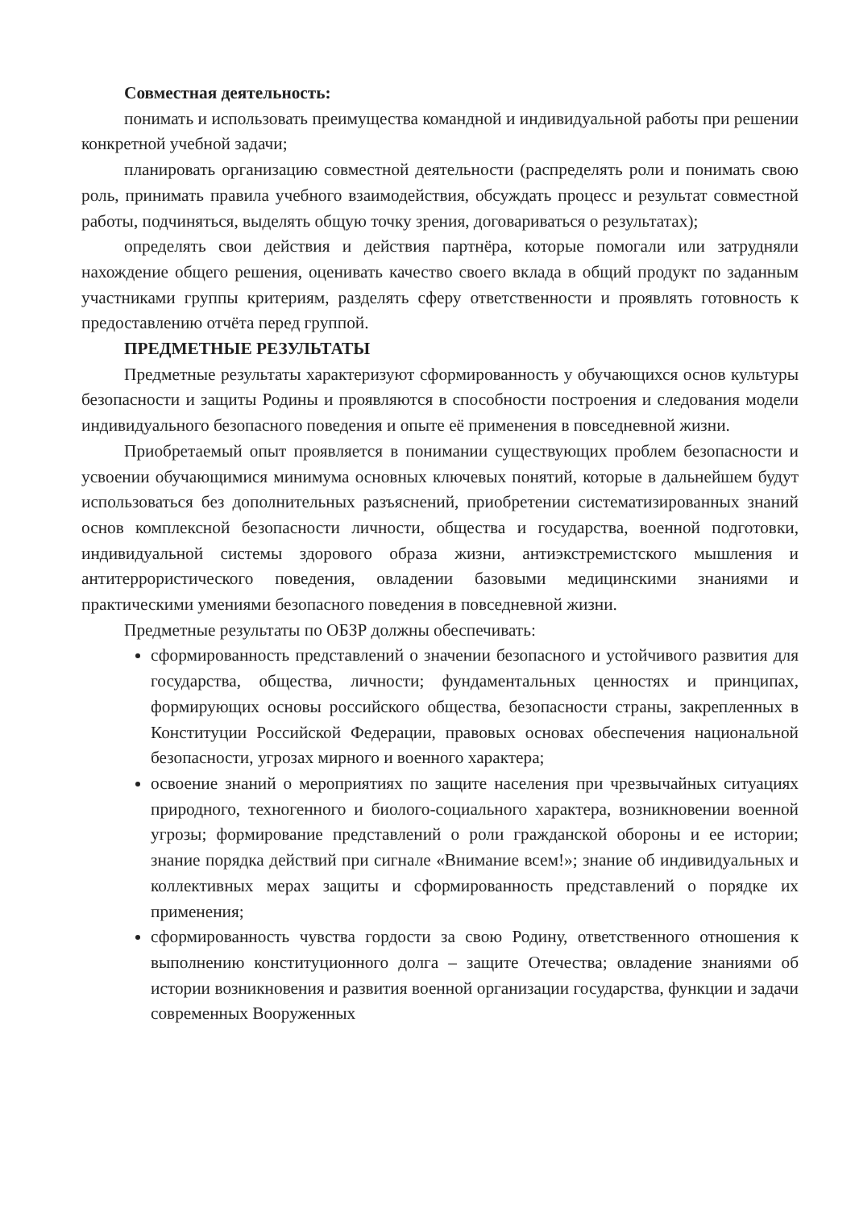Совместная деятельность:
понимать и использовать преимущества командной и индивидуальной работы при решении конкретной учебной задачи;
планировать организацию совместной деятельности (распределять роли и понимать свою роль, принимать правила учебного взаимодействия, обсуждать процесс и результат совместной работы, подчиняться, выделять общую точку зрения, договариваться о результатах);
определять свои действия и действия партнёра, которые помогали или затрудняли нахождение общего решения, оценивать качество своего вклада в общий продукт по заданным участниками группы критериям, разделять сферу ответственности и проявлять готовность к предоставлению отчёта перед группой.
ПРЕДМЕТНЫЕ РЕЗУЛЬТАТЫ
Предметные результаты характеризуют сформированность у обучающихся основ культуры безопасности и защиты Родины и проявляются в способности построения и следования модели индивидуального безопасного поведения и опыте её применения в повседневной жизни.
Приобретаемый опыт проявляется в понимании существующих проблем безопасности и усвоении обучающимися минимума основных ключевых понятий, которые в дальнейшем будут использоваться без дополнительных разъяснений, приобретении систематизированных знаний основ комплексной безопасности личности, общества и государства, военной подготовки, индивидуальной системы здорового образа жизни, антиэкстремистского мышления и антитеррористического поведения, овладении базовыми медицинскими знаниями и практическими умениями безопасного поведения в повседневной жизни.
Предметные результаты по ОБЗР должны обеспечивать:
сформированность представлений о значении безопасного и устойчивого развития для государства, общества, личности; фундаментальных ценностях и принципах, формирующих основы российского общества, безопасности страны, закрепленных в Конституции Российской Федерации, правовых основах обеспечения национальной безопасности, угрозах мирного и военного характера;
освоение знаний о мероприятиях по защите населения при чрезвычайных ситуациях природного, техногенного и биолого-социального характера, возникновении военной угрозы; формирование представлений о роли гражданской обороны и ее истории; знание порядка действий при сигнале «Внимание всем!»; знание об индивидуальных и коллективных мерах защиты и сформированность представлений о порядке их применения;
сформированность чувства гордости за свою Родину, ответственного отношения к выполнению конституционного долга – защите Отечества; овладение знаниями об истории возникновения и развития военной организации государства, функции и задачи современных Вооруженных